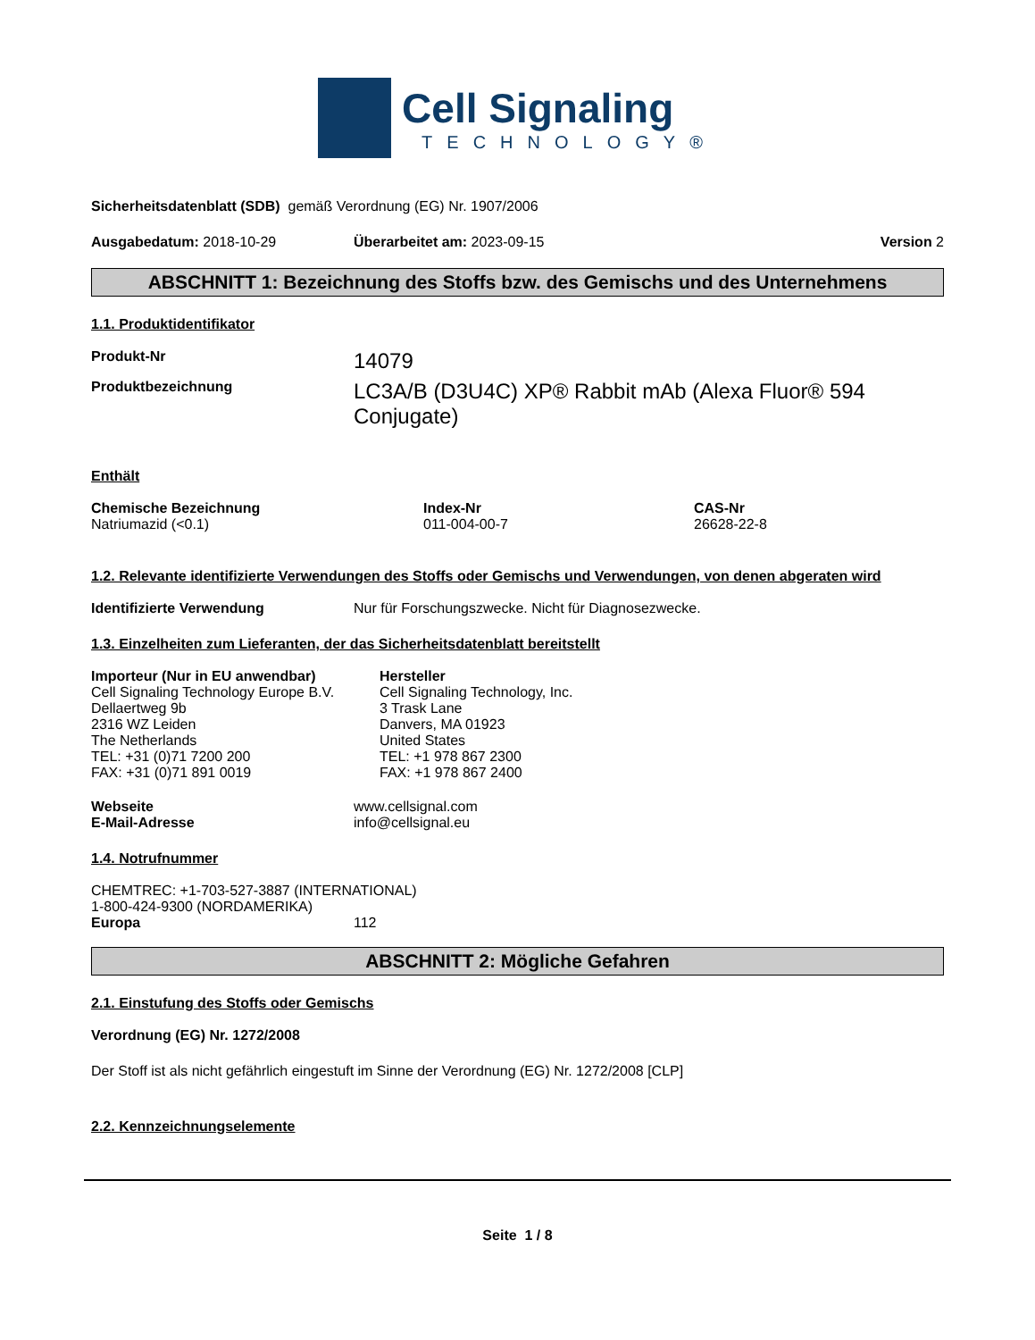Cell Signaling
TECHNOLOGY®
Sicherheitsdatenblatt (SDB) gemäß Verordnung (EG) Nr. 1907/2006
Ausgabedatum: 2018-10-29 Überarbeitet am: 2023-09-15 Version 2
ABSCHNITT 1: Bezeichnung des Stoffs bzw. des Gemischs und des Unternehmens
1.1. Produktidentifikator
Produkt-Nr
14079
Produktbezeichnung
LC3A/B (D3U4C) XP® Rabbit mAb (Alexa Fluor® 594 Conjugate)
Enthält
Chemische Bezeichnung
Natriumazid (<0.1)
Index-Nr
011-004-00-7
CAS-Nr
26628-22-8
1.2. Relevante identifizierte Verwendungen des Stoffs oder Gemischs und Verwendungen, von denen abgeraten wird
Identifizierte Verwendung Nur für Forschungszwecke. Nicht für Diagnosezwecke.
1.3. Einzelheiten zum Lieferanten, der das Sicherheitsdatenblatt bereitstellt
Importeur (Nur in EU anwendbar)
Cell Signaling Technology Europe B.V.
Dellaertweg 9b
2316 WZ Leiden
The Netherlands
TEL: +31 (0)71 7200 200
FAX: +31 (0)71 891 0019
Hersteller
Cell Signaling Technology, Inc.
3 Trask Lane
Danvers, MA 01923
United States
TEL: +1 978 867 2300
FAX: +1 978 867 2400
Webseite
E-Mail-Adresse
www.cellsignal.com
info@cellsignal.eu
1.4. Notrufnummer
CHEMTREC: +1-703-527-3887 (INTERNATIONAL)
1-800-424-9300 (NORDAMERIKA)
Europa 112
ABSCHNITT 2: Mögliche Gefahren
2.1. Einstufung des Stoffs oder Gemischs
Verordnung (EG) Nr. 1272/2008
Der Stoff ist als nicht gefährlich eingestuft im Sinne der Verordnung (EG) Nr. 1272/2008 [CLP]
2.2. Kennzeichnungselemente
Seite 1 / 8